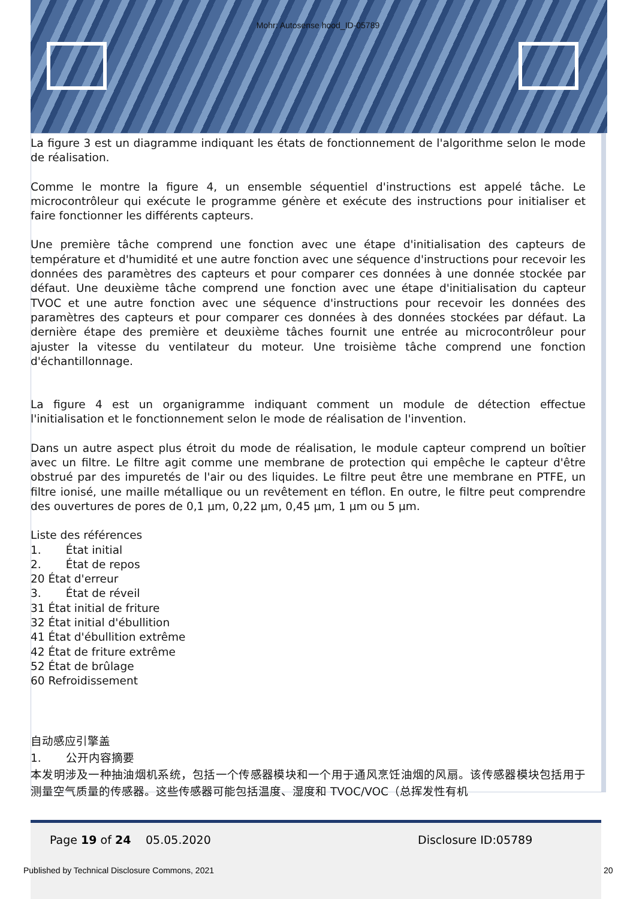Mohr: Autosense hood_ID-05789
La figure 3 est un diagramme indiquant les états de fonctionnement de l'algorithme selon le mode de réalisation.
Comme le montre la figure 4, un ensemble séquentiel d'instructions est appelé tâche. Le microcontrôleur qui exécute le programme génère et exécute des instructions pour initialiser et faire fonctionner les différents capteurs.
Une première tâche comprend une fonction avec une étape d'initialisation des capteurs de température et d'humidité et une autre fonction avec une séquence d'instructions pour recevoir les données des paramètres des capteurs et pour comparer ces données à une donnée stockée par défaut. Une deuxième tâche comprend une fonction avec une étape d'initialisation du capteur TVOC et une autre fonction avec une séquence d'instructions pour recevoir les données des paramètres des capteurs et pour comparer ces données à des données stockées par défaut. La dernière étape des première et deuxième tâches fournit une entrée au microcontrôleur pour ajuster la vitesse du ventilateur du moteur. Une troisième tâche comprend une fonction d'échantillonnage.
La figure 4 est un organigramme indiquant comment un module de détection effectue l'initialisation et le fonctionnement selon le mode de réalisation de l'invention.
Dans un autre aspect plus étroit du mode de réalisation, le module capteur comprend un boîtier avec un filtre. Le filtre agit comme une membrane de protection qui empêche le capteur d'être obstrué par des impuretés de l'air ou des liquides. Le filtre peut être une membrane en PTFE, un filtre ionisé, une maille métallique ou un revêtement en téflon. En outre, le filtre peut comprendre des ouvertures de pores de 0,1 µm, 0,22 µm, 0,45 µm, 1 µm ou 5 µm.
Liste des références
1. État initial
2. État de repos
20 État d'erreur
3. État de réveil
31 État initial de friture
32 État initial d'ébullition
41 État d'ébullition extrême
42 État de friture extrême
52 État de brûlage
60 Refroidissement
自动感应引擎盖
1. 公开内容摘要
本发明涉及一种抽油烟机系统，包括一个传感器模块和一个用于通风烹饪油烟的风扇。该传感器模块包括用于测量空气质量的传感器。这些传感器可能包括温度、湿度和 TVOC/VOC（总挥发性有机
Page 19 of 24 05.05.2020 Disclosure ID:05789
Published by Technical Disclosure Commons, 2021
20